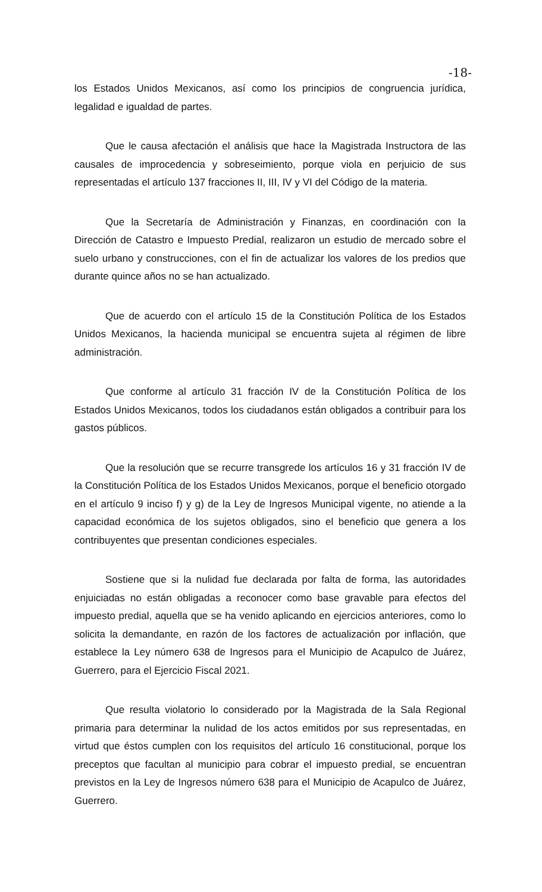-18-
los Estados Unidos Mexicanos, así como los principios de congruencia jurídica, legalidad e igualdad de partes.
Que le causa afectación el análisis que hace la Magistrada Instructora de las causales de improcedencia y sobreseimiento, porque viola en perjuicio de sus representadas el artículo 137 fracciones II, III, IV y VI del Código de la materia.
Que la Secretaría de Administración y Finanzas, en coordinación con la Dirección de Catastro e Impuesto Predial, realizaron un estudio de mercado sobre el suelo urbano y construcciones, con el fin de actualizar los valores de los predios que durante quince años no se han actualizado.
Que de acuerdo con el artículo 15 de la Constitución Política de los Estados Unidos Mexicanos, la hacienda municipal se encuentra sujeta al régimen de libre administración.
Que conforme al artículo 31 fracción IV de la Constitución Política de los Estados Unidos Mexicanos, todos los ciudadanos están obligados a contribuir para los gastos públicos.
Que la resolución que se recurre transgrede los artículos 16 y 31 fracción IV de la Constitución Política de los Estados Unidos Mexicanos, porque el beneficio otorgado en el artículo 9 inciso f) y g) de la Ley de Ingresos Municipal vigente, no atiende a la capacidad económica de los sujetos obligados, sino el beneficio que genera a los contribuyentes que presentan condiciones especiales.
Sostiene que si la nulidad fue declarada por falta de forma, las autoridades enjuiciadas no están obligadas a reconocer como base gravable para efectos del impuesto predial, aquella que se ha venido aplicando en ejercicios anteriores, como lo solicita la demandante, en razón de los factores de actualización por inflación, que establece la Ley número 638 de Ingresos para el Municipio de Acapulco de Juárez, Guerrero, para el Ejercicio Fiscal 2021.
Que resulta violatorio lo considerado por la Magistrada de la Sala Regional primaria para determinar la nulidad de los actos emitidos por sus representadas, en virtud que éstos cumplen con los requisitos del artículo 16 constitucional, porque los preceptos que facultan al municipio para cobrar el impuesto predial, se encuentran previstos en la Ley de Ingresos número 638 para el Municipio de Acapulco de Juárez, Guerrero.